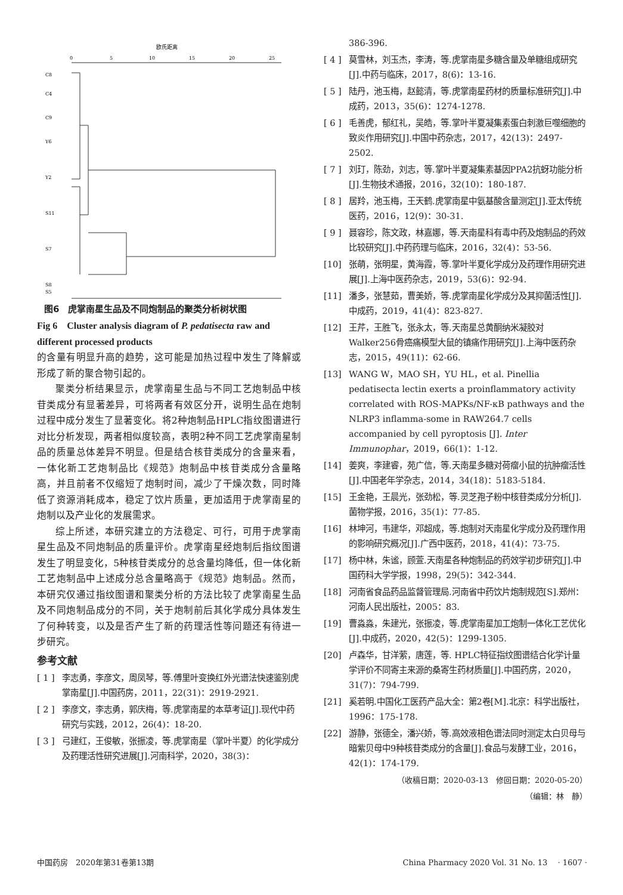欧氏距离
0
5
10
15
20
25
C8
C4
C9
Y6
Y2
S11
S7
S8
S5
图6　虎掌南星生品及不同炮制品的聚类分析树状图
Fig 6　Cluster analysis diagram of P. pedatisecta raw and different processed products
的含量有明显升高的趋势，这可能是加热过程中发生了降解或形成了新的聚合物引起的。
聚类分析结果显示，虎掌南星生品与不同工艺炮制品中核苷类成分有显著差异，可将两者有效区分开，说明生品在炮制过程中成分发生了显著变化。将2种炮制品HPLC指纹图谱进行对比分析发现，两者相似度较高，表明2种不同工艺虎掌南星制品的质量总体差异不明显。但是结合核苷类成分的含量来看，一体化新工艺炮制品比《规范》炮制品中核苷类成分含量略高，并且前者不仅缩短了炮制时间，减少了干燥次数，同时降低了资源消耗成本，稳定了饮片质量，更加适用于虎掌南星的炮制以及产业化的发展需求。
综上所述，本研究建立的方法稳定、可行，可用于虎掌南星生品及不同炮制品的质量评价。虎掌南星经炮制后指纹图谱发生了明显变化，5种核苷类成分的总含量均降低，但一体化新工艺炮制品中上述成分总含量略高于《规范》炮制品。然而，本研究仅通过指纹图谱和聚类分析的方法比较了虎掌南星生品及不同炮制品成分的不同，关于炮制前后其化学成分具体发生了何种转变，以及是否产生了新的药理活性等问题还有待进一步研究。
参考文献
[ 1 ] 李志勇，李彦文，周凤琴，等.傅里叶变换红外光谱法快速鉴别虎掌南星[J].中国药房，2011，22(31)：2919-2921.
[ 2 ] 李彦文，李志勇，郭庆梅，等.虎掌南星的本草考证[J].现代中药研究与实践，2012，26(4)：18-20.
[ 3 ] 弓建红，王俊敏，张振凌，等.虎掌南星（掌叶半夏）的化学成分及药理活性研究进展[J].河南科学，2020，38(3)：
386-396.
[ 4 ] 莫雪林，刘玉杰，李涛，等.虎掌南星多糖含量及单糖组成研究[J].中药与临床，2017，8(6)：13-16.
[ 5 ] 陆丹，池玉梅，赵懿清，等.虎掌南星药材的质量标准研究[J].中成药，2013，35(6)：1274-1278.
[ 6 ] 毛善虎，郁红礼，吴皓，等.掌叶半夏凝集素蛋白刺激巨噬细胞的致炎作用研究[J].中国中药杂志，2017，42(13)：2497-2502.
[ 7 ] 刘玎，陈劲，刘志，等.掌叶半夏凝集素基因PPA2抗蚜功能分析[J].生物技术通报，2016，32(10)：180-187.
[ 8 ] 居羚，池玉梅，王天鹤.虎掌南星中氨基酸含量测定[J].亚太传统医药，2016，12(9)：30-31.
[ 9 ] 聂容珍，陈文政，林嘉娜，等.天南星科有毒中药及炮制品的药效比较研究[J].中药药理与临床，2016，32(4)：53-56.
[10] 张萌，张明星，黄海霞，等.掌叶半夏化学成分及药理作用研究进展[J].上海中医药杂志，2019，53(6)：92-94.
[11] 潘多，张慧茹，曹美娇，等.虎掌南星化学成分及其抑菌活性[J].中成药，2019，41(4)：823-827.
[12] 王芹，王胜飞，张永太，等.天南星总黄酮纳米凝胶对Walker256骨癌痛模型大鼠的镇痛作用研究[J].上海中医药杂志，2015，49(11)：62-66.
[13] WANG W，MAO SH，YU HL，et al. Pinellia pedatisecta lectin exerts a proinflammatory activity correlated with ROS-MAPKs/NF-κB pathways and the NLRP3 inflamma-some in RAW264.7 cells accompanied by cell pyroptosis [J]. Inter Immunophar，2019，66(1)：1-12.
[14] 姜爽，李建睿，苑广信，等.天南星多糖对荷瘤小鼠的抗肿瘤活性[J].中国老年学杂志，2014，34(18)：5183-5184.
[15] 王金艳，王晨光，张劲松，等.灵芝孢子粉中核苷类成分分析[J].菌物学报，2016，35(1)：77-85.
[16] 林坤河，韦建华，邓超成，等.炮制对天南星化学成分及药理作用的影响研究概况[J].广西中医药，2018，41(4)：73-75.
[17] 杨中林，朱谧，顾萱.天南星各种炮制品的药效学初步研究[J].中国药科大学学报，1998，29(5)：342-344.
[18] 河南省食品药品监督管理局.河南省中药饮片炮制规范[S].郑州：河南人民出版社，2005：83.
[19] 曹淼淼，朱建光，张振凌，等.虎掌南星加工炮制一体化工艺优化[J].中成药，2020，42(5)：1299-1305.
[20] 卢森华，甘洋萦，唐莲，等. HPLC特征指纹图谱结合化学计量学评价不同寄主来源的桑寄生药材质量[J].中国药房，2020，31(7)：794-799.
[21] 奚若明.中国化工医药产品大全：第2卷[M].北京：科学出版社，1996：175-178.
[22] 游静，张德全，潘兴娇，等.高效液相色谱法同时测定太白贝母与暗紫贝母中9种核苷类成分的含量[J].食品与发酵工业，2016，42(1)：174-179.
（收稿日期：2020-03-13　修回日期：2020-05-20）
（编辑：林　静）
中国药房　2020年第31卷第13期 China Pharmacy 2020 Vol. 31 No. 13　 · 1607 ·